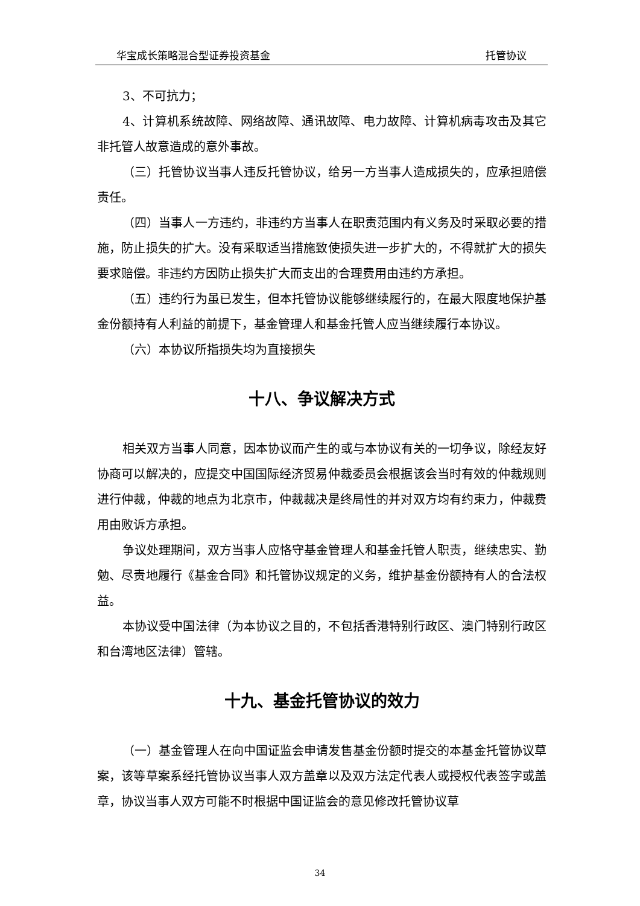华宝成长策略混合型证券投资基金 托管协议
3、不可抗力；
4、计算机系统故障、网络故障、通讯故障、电力故障、计算机病毒攻击及其它非托管人故意造成的意外事故。
（三）托管协议当事人违反托管协议，给另一方当事人造成损失的，应承担赔偿责任。
（四）当事人一方违约，非违约方当事人在职责范围内有义务及时采取必要的措施，防止损失的扩大。没有采取适当措施致使损失进一步扩大的，不得就扩大的损失要求赔偿。非违约方因防止损失扩大而支出的合理费用由违约方承担。
（五）违约行为虽已发生，但本托管协议能够继续履行的，在最大限度地保护基金份额持有人利益的前提下，基金管理人和基金托管人应当继续履行本协议。
（六）本协议所指损失均为直接损失
十八、争议解决方式
相关双方当事人同意，因本协议而产生的或与本协议有关的一切争议，除经友好协商可以解决的，应提交中国国际经济贸易仲裁委员会根据该会当时有效的仲裁规则进行仲裁，仲裁的地点为北京市，仲裁裁决是终局性的并对双方均有约束力，仲裁费用由败诉方承担。
争议处理期间，双方当事人应恪守基金管理人和基金托管人职责，继续忠实、勤勉、尽责地履行《基金合同》和托管协议规定的义务，维护基金份额持有人的合法权益。
本协议受中国法律（为本协议之目的，不包括香港特别行政区、澳门特别行政区和台湾地区法律）管辖。
十九、基金托管协议的效力
（一）基金管理人在向中国证监会申请发售基金份额时提交的本基金托管协议草案，该等草案系经托管协议当事人双方盖章以及双方法定代表人或授权代表签字或盖章，协议当事人双方可能不时根据中国证监会的意见修改托管协议草
34